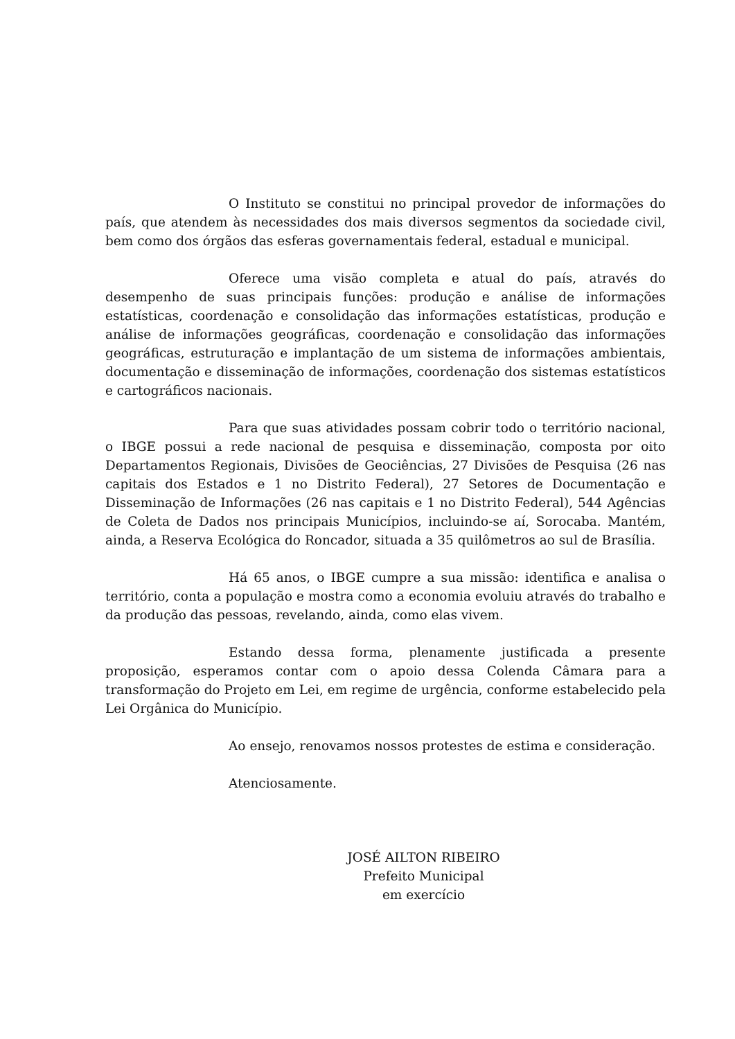O Instituto se constitui no principal provedor de informações do país, que atendem às necessidades dos mais diversos segmentos da sociedade civil, bem como dos órgãos das esferas governamentais federal, estadual e municipal.
Oferece uma visão completa e atual do país, através do desempenho de suas principais funções: produção e análise de informações estatísticas, coordenação e consolidação das informações estatísticas, produção e análise de informações geográficas, coordenação e consolidação das informações geográficas, estruturação e implantação de um sistema de informações ambientais, documentação e disseminação de informações, coordenação dos sistemas estatísticos e cartográficos nacionais.
Para que suas atividades possam cobrir todo o território nacional, o IBGE possui a rede nacional de pesquisa e disseminação, composta por oito Departamentos Regionais, Divisões de Geociências, 27 Divisões de Pesquisa (26 nas capitais dos Estados e 1 no Distrito Federal), 27 Setores de Documentação e Disseminação de Informações (26 nas capitais e 1 no Distrito Federal), 544 Agências de Coleta de Dados nos principais Municípios, incluindo-se aí, Sorocaba. Mantém, ainda, a Reserva Ecológica do Roncador, situada a 35 quilômetros ao sul de Brasília.
Há 65 anos, o IBGE cumpre a sua missão: identifica e analisa o território, conta a população e mostra como a economia evoluiu através do trabalho e da produção das pessoas, revelando, ainda, como elas vivem.
Estando dessa forma, plenamente justificada a presente proposição, esperamos contar com o apoio dessa Colenda Câmara para a transformação do Projeto em Lei, em regime de urgência, conforme estabelecido pela Lei Orgânica do Município.
Ao ensejo, renovamos nossos protestes de estima e consideração.
Atenciosamente.
JOSÉ AILTON RIBEIRO
Prefeito Municipal
em exercício